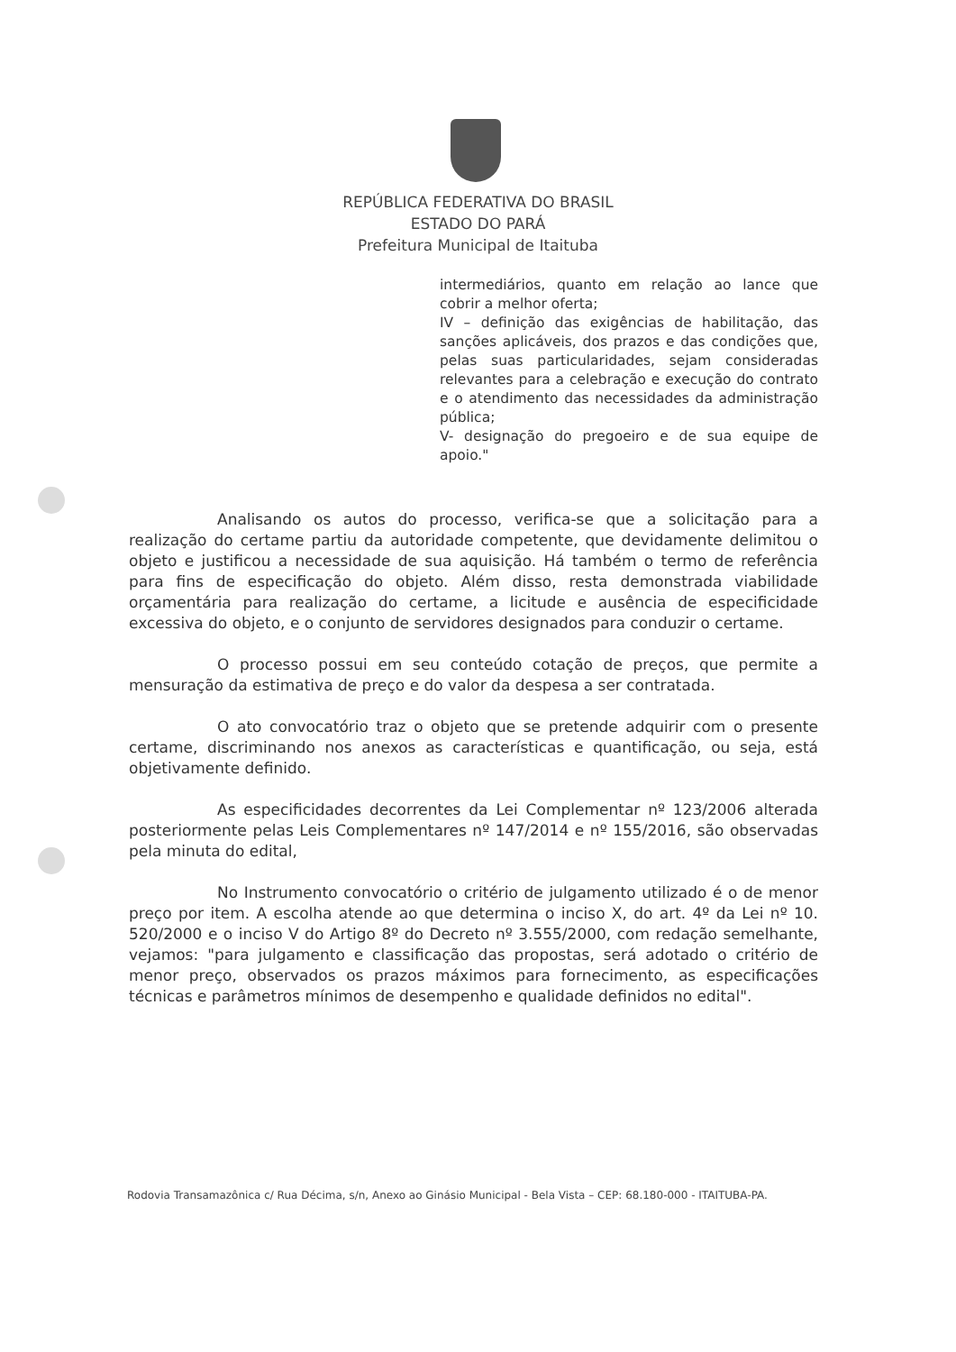REPÚBLICA FEDERATIVA DO BRASIL
ESTADO DO PARÁ
Prefeitura Municipal de Itaituba
intermediários, quanto em relação ao lance que cobrir a melhor oferta;
IV – definição das exigências de habilitação, das sanções aplicáveis, dos prazos e das condições que, pelas suas particularidades, sejam consideradas relevantes para a celebração e execução do contrato e o atendimento das necessidades da administração pública;
V- designação do pregoeiro e de sua equipe de apoio."
Analisando os autos do processo, verifica-se que a solicitação para a realização do certame partiu da autoridade competente, que devidamente delimitou o objeto e justificou a necessidade de sua aquisição. Há também o termo de referência para fins de especificação do objeto. Além disso, resta demonstrada viabilidade orçamentária para realização do certame, a licitude e ausência de especificidade excessiva do objeto, e o conjunto de servidores designados para conduzir o certame.
O processo possui em seu conteúdo cotação de preços, que permite a mensuração da estimativa de preço e do valor da despesa a ser contratada.
O ato convocatório traz o objeto que se pretende adquirir com o presente certame, discriminando nos anexos as características e quantificação, ou seja, está objetivamente definido.
As especificidades decorrentes da Lei Complementar nº 123/2006 alterada posteriormente pelas Leis Complementares nº 147/2014 e nº 155/2016, são observadas pela minuta do edital,
No Instrumento convocatório o critério de julgamento utilizado é o de menor preço por item. A escolha atende ao que determina o inciso X, do art. 4º da Lei nº 10. 520/2000 e o inciso V do Artigo 8º do Decreto nº 3.555/2000, com redação semelhante, vejamos: "para julgamento e classificação das propostas, será adotado o critério de menor preço, observados os prazos máximos para fornecimento, as especificações técnicas e parâmetros mínimos de desempenho e qualidade definidos no edital".
Rodovia Transamazônica c/ Rua Décima, s/n, Anexo ao Ginásio Municipal - Bela Vista – CEP: 68.180-000 - ITAITUBA-PA.